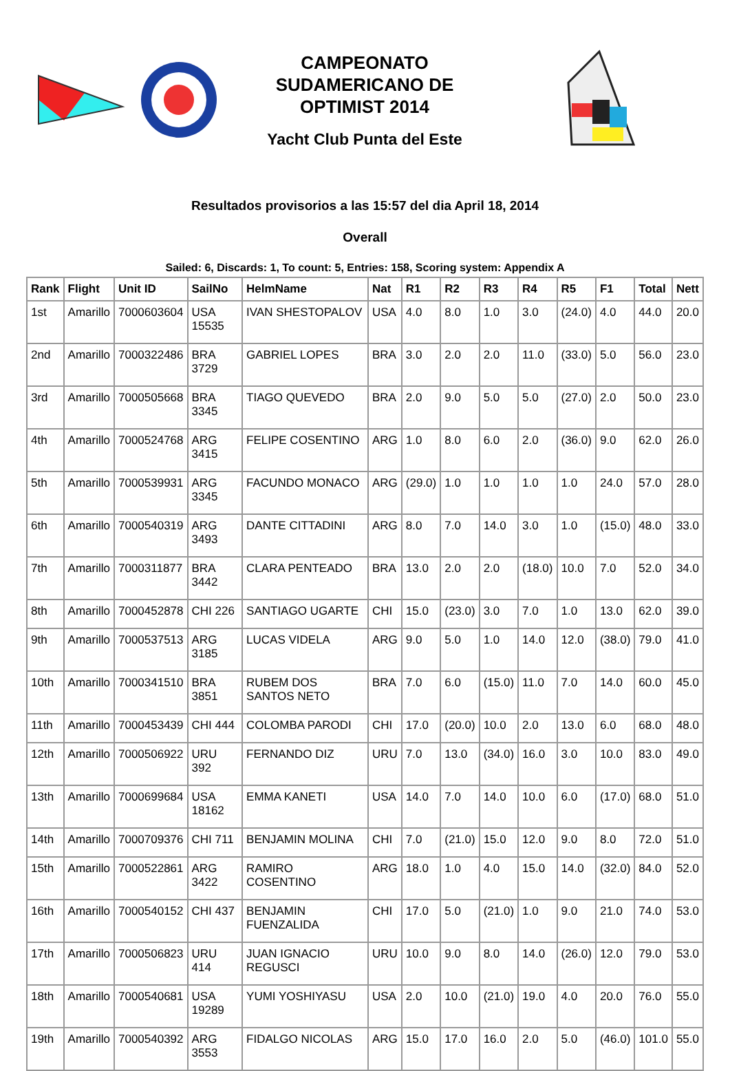CAMPEONATO SUDAMERICANO DE OPTIMIST 2014
Yacht Club Punta del Este
Resultados provisorios a las 15:57 del dia April 18, 2014
Overall
Sailed: 6, Discards: 1, To count: 5, Entries: 158, Scoring system: Appendix A
| Rank | Flight | Unit ID | SailNo | HelmName | Nat | R1 | R2 | R3 | R4 | R5 | F1 | Total | Nett |
| --- | --- | --- | --- | --- | --- | --- | --- | --- | --- | --- | --- | --- | --- |
| 1st | Amarillo | 7000603604 | USA 15535 | IVAN SHESTOPALOV | USA | 4.0 | 8.0 | 1.0 | 3.0 | (24.0) | 4.0 | 44.0 | 20.0 |
| 2nd | Amarillo | 7000322486 | BRA 3729 | GABRIEL LOPES | BRA | 3.0 | 2.0 | 2.0 | 11.0 | (33.0) | 5.0 | 56.0 | 23.0 |
| 3rd | Amarillo | 7000505668 | BRA 3345 | TIAGO QUEVEDO | BRA | 2.0 | 9.0 | 5.0 | 5.0 | (27.0) | 2.0 | 50.0 | 23.0 |
| 4th | Amarillo | 7000524768 | ARG 3415 | FELIPE COSENTINO | ARG | 1.0 | 8.0 | 6.0 | 2.0 | (36.0) | 9.0 | 62.0 | 26.0 |
| 5th | Amarillo | 7000539931 | ARG 3345 | FACUNDO MONACO | ARG | (29.0) | 1.0 | 1.0 | 1.0 | 1.0 | 24.0 | 57.0 | 28.0 |
| 6th | Amarillo | 7000540319 | ARG 3493 | DANTE CITTADINI | ARG | 8.0 | 7.0 | 14.0 | 3.0 | 1.0 | (15.0) | 48.0 | 33.0 |
| 7th | Amarillo | 7000311877 | BRA 3442 | CLARA PENTEADO | BRA | 13.0 | 2.0 | 2.0 | (18.0) | 10.0 | 7.0 | 52.0 | 34.0 |
| 8th | Amarillo | 7000452878 | CHI 226 | SANTIAGO UGARTE | CHI | 15.0 | (23.0) | 3.0 | 7.0 | 1.0 | 13.0 | 62.0 | 39.0 |
| 9th | Amarillo | 7000537513 | ARG 3185 | LUCAS VIDELA | ARG | 9.0 | 5.0 | 1.0 | 14.0 | 12.0 | (38.0) | 79.0 | 41.0 |
| 10th | Amarillo | 7000341510 | BRA 3851 | RUBEM DOS SANTOS NETO | BRA | 7.0 | 6.0 | (15.0) | 11.0 | 7.0 | 14.0 | 60.0 | 45.0 |
| 11th | Amarillo | 7000453439 | CHI 444 | COLOMBA PARODI | CHI | 17.0 | (20.0) | 10.0 | 2.0 | 13.0 | 6.0 | 68.0 | 48.0 |
| 12th | Amarillo | 7000506922 | URU 392 | FERNANDO DIZ | URU | 7.0 | 13.0 | (34.0) | 16.0 | 3.0 | 10.0 | 83.0 | 49.0 |
| 13th | Amarillo | 7000699684 | USA 18162 | EMMA KANETI | USA | 14.0 | 7.0 | 14.0 | 10.0 | 6.0 | (17.0) | 68.0 | 51.0 |
| 14th | Amarillo | 7000709376 | CHI 711 | BENJAMIN MOLINA | CHI | 7.0 | (21.0) | 15.0 | 12.0 | 9.0 | 8.0 | 72.0 | 51.0 |
| 15th | Amarillo | 7000522861 | ARG 3422 | RAMIRO COSENTINO | ARG | 18.0 | 1.0 | 4.0 | 15.0 | 14.0 | (32.0) | 84.0 | 52.0 |
| 16th | Amarillo | 7000540152 | CHI 437 | BENJAMIN FUENZALIDA | CHI | 17.0 | 5.0 | (21.0) | 1.0 | 9.0 | 21.0 | 74.0 | 53.0 |
| 17th | Amarillo | 7000506823 | URU 414 | JUAN IGNACIO REGUSCI | URU | 10.0 | 9.0 | 8.0 | 14.0 | (26.0) | 12.0 | 79.0 | 53.0 |
| 18th | Amarillo | 7000540681 | USA 19289 | YUMI YOSHIYASU | USA | 2.0 | 10.0 | (21.0) | 19.0 | 4.0 | 20.0 | 76.0 | 55.0 |
| 19th | Amarillo | 7000540392 | ARG 3553 | FIDALGO NICOLAS | ARG | 15.0 | 17.0 | 16.0 | 2.0 | 5.0 | (46.0) | 101.0 | 55.0 |